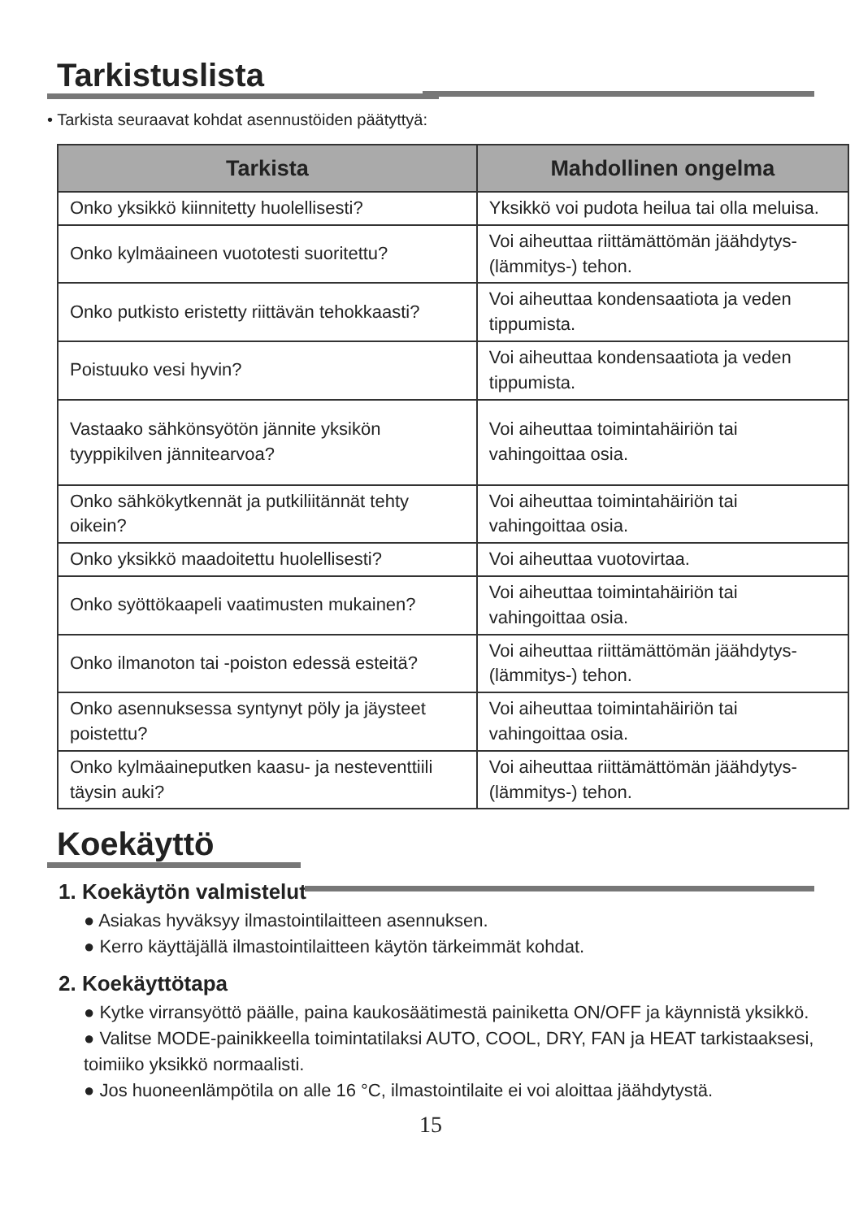Tarkistuslista
• Tarkista seuraavat kohdat asennustöiden päätyttyä:
| Tarkista | Mahdollinen ongelma |
| --- | --- |
| Onko yksikkö kiinnitetty huolellisesti? | Yksikkö voi pudota heilua tai olla meluisa. |
| Onko kylmäaineen vuototesti suoritettu? | Voi aiheuttaa riittämättömän jäähdytys- (lämmitys-) tehon. |
| Onko putkisto eristetty riittävän tehokkaasti? | Voi aiheuttaa kondensaatiota ja veden tippumista. |
| Poistuuko vesi hyvin? | Voi aiheuttaa kondensaatiota ja veden tippumista. |
| Vastaako sähkönsyötön jännite yksikön tyyppikilven jännitearvoa? | Voi aiheuttaa toimintahäiriön tai vahingoittaa osia. |
| Onko sähkökytkennät ja putkiliitännät tehty oikein? | Voi aiheuttaa toimintahäiriön tai vahingoittaa osia. |
| Onko yksikkö maadoitettu huolellisesti? | Voi aiheuttaa vuotovirtaa. |
| Onko syöttökaapeli vaatimusten mukainen? | Voi aiheuttaa toimintahäiriön tai vahingoittaa osia. |
| Onko ilmanoton tai -poiston edessä esteitä? | Voi aiheuttaa riittämättömän jäähdytys- (lämmitys-) tehon. |
| Onko asennuksessa syntynyt pöly ja jäysteet poistettu? | Voi aiheuttaa toimintahäiriön tai vahingoittaa osia. |
| Onko kylmäaineputken kaasu- ja nesteventtiili täysin auki? | Voi aiheuttaa riittämättömän jäähdytys- (lämmitys-) tehon. |
Koekäyttö
1. Koekäytön valmistelut
● Asiakas hyväksyy ilmastointilaitteen asennuksen.
● Kerro käyttäjällä ilmastointilaitteen käytön tärkeimmät kohdat.
2. Koekäyttötapa
● Kytke virransyöttö päälle, paina kaukosäätimestä painiketta ON/OFF ja käynnistä yksikkö.
● Valitse MODE-painikkeella toimintatilaksi AUTO, COOL, DRY, FAN ja HEAT tarkistaaksesi, toimiiko yksikkö normaalisti.
● Jos huoneenlämpötila on alle 16 °C, ilmastointilaite ei voi aloittaa jäähdytystä.
15